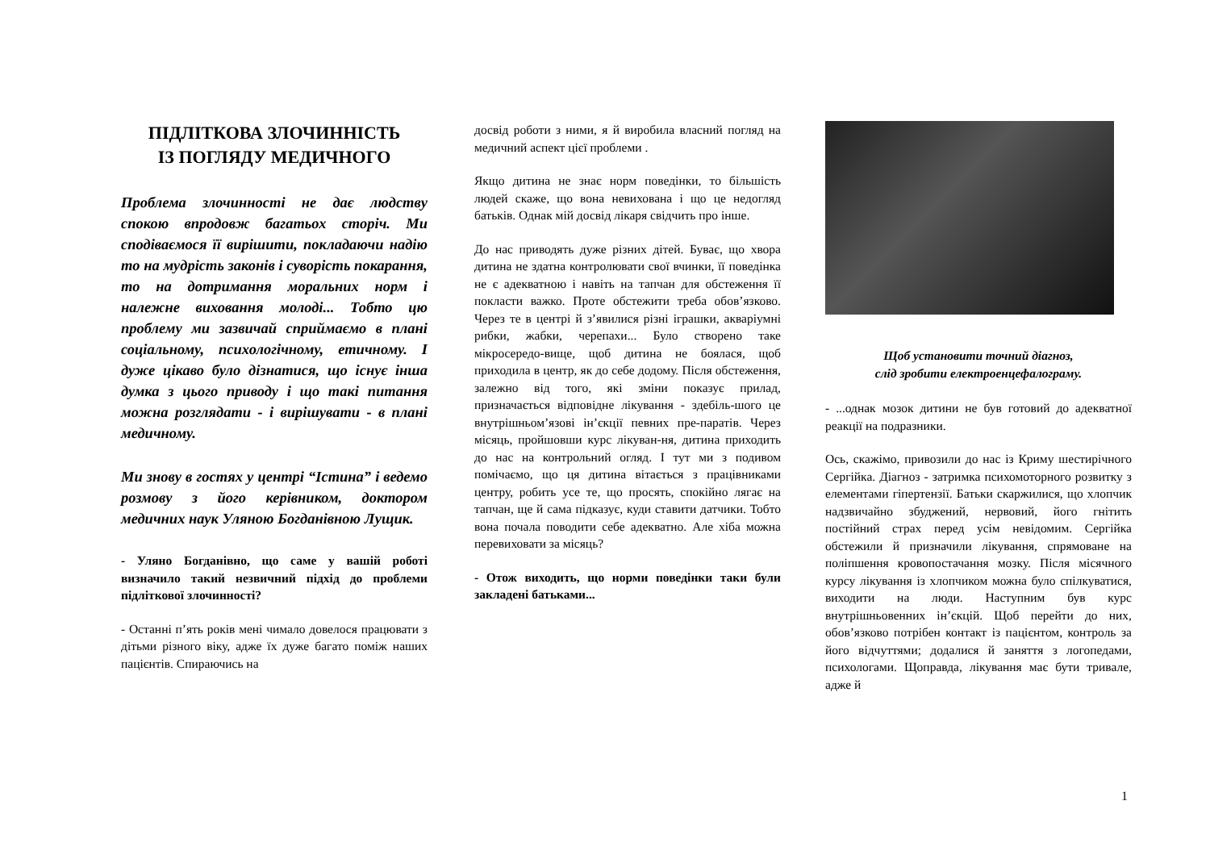ПІДЛІТКОВА ЗЛОЧИННІСТЬ
ІЗ ПОГЛЯДУ МЕДИЧНОГО
Проблема злочинності не дає людству спокою впродовж багатьох сторіч. Ми сподіваємося її вирішити, покладаючи надію то на мудрість законів і суворість покарання, то на дотримання моральних норм і належне виховання молоді... Тобто цю проблему ми зазвичай сприймаємо в плані соціальному, психологічному, етичному. І дуже цікаво було дізнатися, що існує інша думка з цього приводу і що такі питання можна розглядати - і вирішувати - в плані медичному.
Ми знову в гостях у центрі “Істина” і ведемо розмову з його керівником, доктором медичних наук Уляною Богданівною Лущик.
- Уляно Богданівно, що саме у вашій роботі визначило такий незвичний підхід до проблеми підліткової злочинності?
- Останні п’ять років мені чимало довелося працювати з дітьми різного віку, адже їх дуже багато поміж наших пацієнтів. Спираючись на
досвід роботи з ними, я й виробила власний погляд на медичний аспект цієї проблеми .
Якщо дитина не знає норм поведінки, то більшість людей скаже, що вона невихована і що це недогляд батьків. Однак мій досвід лікаря свідчить про інше.
До нас приводять дуже різних дітей. Буває, що хвора дитина не здатна контролювати свої вчинки, її поведінка не є адекватною і навіть на тапчан для обстеження її покласти важко. Проте обстежити треба обов’язково. Через те в центрі й з’явилися різні іграшки, акваріумні рибки, жабки, черепахи... Було створено таке мікросередо-вище, щоб дитина не боялася, щоб приходила в центр, як до себе додому. Після обстеження, залежно від того, які зміни показує прилад, призначається відповідне лікування - здебіль-шого це внутрішньом’язові ін’єкції певних пре-паратів. Через місяць, пройшовши курс лікуван-ня, дитина приходить до нас на контрольний огляд. І тут ми з подивом помічаємо, що ця дитина вітається з працівниками центру, робить усе те, що просять, спокійно лягає на тапчан, ще й сама підказує, куди ставити датчики. Тобто вона почала поводити себе адекватно. Але хіба можна перевиховати за місяць?
- Отож виходить, що норми поведінки таки були закладені батьками...
Щоб установити точний діагноз,
слід зробити електроенцефалограму.
- ...однак мозок дитини не був готовий до адекватної реакції на подразники.
Ось, скажімо, привозили до нас із Криму шестирічного Сергійка. Діагноз - затримка психомоторного розвитку з елементами гіпертензії. Батьки скаржилися, що хлопчик надзвичайно збуджений, нервовий, його гнітить постійний страх перед усім невідомим. Сергійка обстежили й призначили лікування, спрямоване на поліпшення кровопостачання мозку. Після місячного курсу лікування із хлопчиком можна було спілкуватися, виходити на люди. Наступним був курс внутрішньовенних ін’єкцій. Щоб перейти до них, обов’язково потрібен контакт із пацієнтом, контроль за його відчуттями; додалися й заняття з логопедами, психологами. Щоправда, лікування має бути тривале, адже й
1